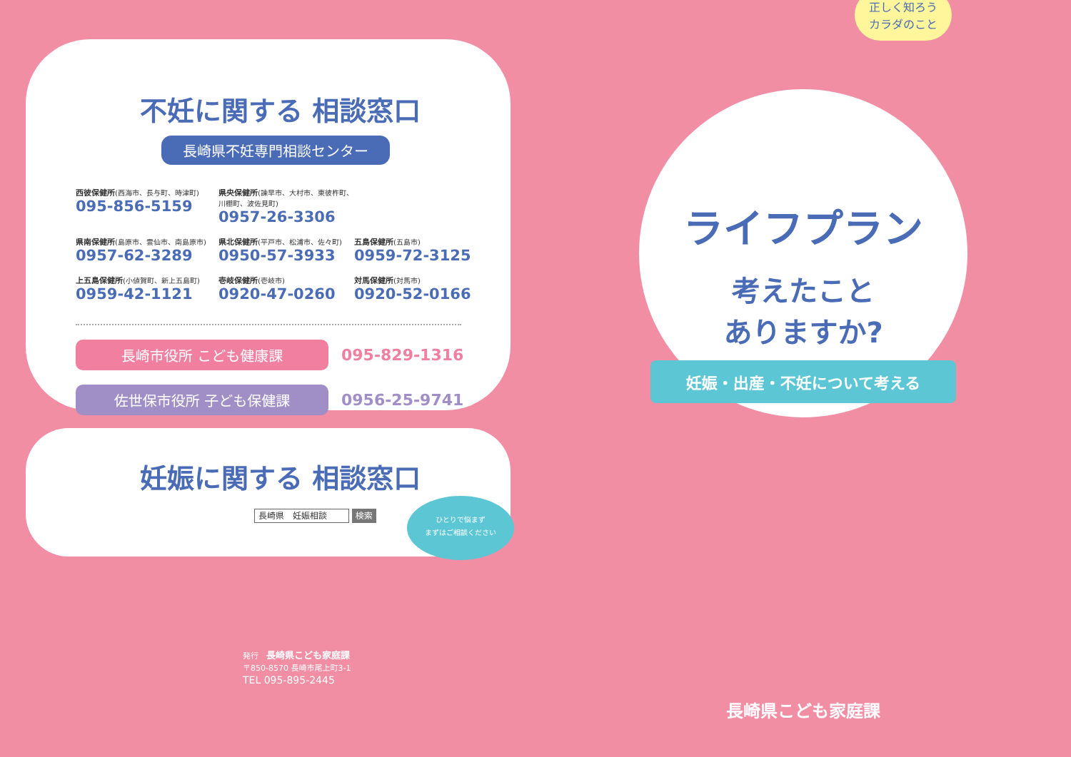不妊に関する 相談窓口
長崎県不妊専門相談センター
西彼保健所(西海市、長与町、時津町)
095-856-5159
県央保健所(諫早市、大村市、東彼杵町、川棚町、波佐見町)
0957-26-3306
県南保健所(島原市、雲仙市、南島原市)
0957-62-3289
県北保健所(平戸市、松浦市、佐々町)
0950-57-3933
五島保健所(五島市)
0959-72-3125
上五島保健所(小値賀町、新上五島町)
0959-42-1121
壱岐保健所(壱岐市)
0920-47-0260
対馬保健所(対馬市)
0920-52-0166
長崎市役所 こども健康課
095-829-1316
佐世保市役所 子ども保健課
0956-25-9741
妊娠に関する 相談窓口
長崎県　妊娠相談 検索
ひとりで悩まず
まずはご相談ください
発行　長崎県こども家庭課
〒850-8570 長崎市尾上町3-1
TEL 095-895-2445
ライフプラン
考えたこと
ありますか?
妊娠・出産・不妊について考える
正しく知ろう
カラダのこと
長崎県こども家庭課